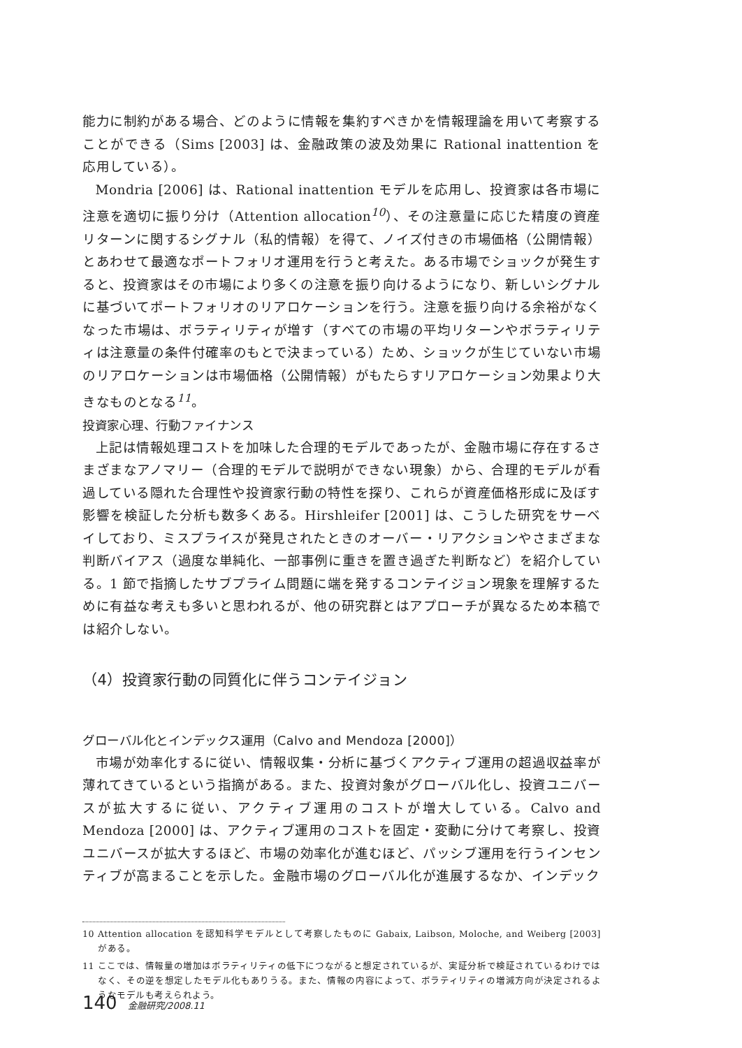能力に制約がある場合、どのように情報を集約すべきかを情報理論を用いて考察することができる（Sims [2003] は、金融政策の波及効果に Rational inattention を応用している）。
Mondria [2006] は、Rational inattention モデルを応用し、投資家は各市場に注意を適切に振り分け（Attention allocation<sup>10</sup>）、その注意量に応じた精度の資産リターンに関するシグナル（私的情報）を得て、ノイズ付きの市場価格（公開情報）とあわせて最適なポートフォリオ運用を行うと考えた。ある市場でショックが発生すると、投資家はその市場により多くの注意を振り向けるようになり、新しいシグナルに基づいてポートフォリオのリアロケーションを行う。注意を振り向ける余裕がなくなった市場は、ボラティリティが増す（すべての市場の平均リターンやボラティリティは注意量の条件付確率のもとで決まっている）ため、ショックが生じていない市場のリアロケーションは市場価格（公開情報）がもたらすリアロケーション効果より大きなものとなる<sup>11</sup>。
投資家心理、行動ファイナンス
上記は情報処理コストを加味した合理的モデルであったが、金融市場に存在するさまざまなアノマリー（合理的モデルで説明ができない現象）から、合理的モデルが看過している隠れた合理性や投資家行動の特性を探り、これらが資産価格形成に及ぼす影響を検証した分析も数多くある。Hirshleifer [2001] は、こうした研究をサーベイしており、ミスプライスが発見されたときのオーバー・リアクションやさまざまな判断バイアス（過度な単純化、一部事例に重きを置き過ぎた判断など）を紹介している。1 節で指摘したサブプライム問題に端を発するコンテイジョン現象を理解するために有益な考えも多いと思われるが、他の研究群とはアプローチが異なるため本稿では紹介しない。
（4）投資家行動の同質化に伴うコンテイジョン
グローバル化とインデックス運用（Calvo and Mendoza [2000]）
市場が効率化するに従い、情報収集・分析に基づくアクティブ運用の超過収益率が薄れてきているという指摘がある。また、投資対象がグローバル化し、投資ユニバースが拡大するに従い、アクティブ運用のコストが増大している。Calvo and Mendoza [2000] は、アクティブ運用のコストを固定・変動に分けて考察し、投資ユニバースが拡大するほど、市場の効率化が進むほど、パッシブ運用を行うインセンティブが高まることを示した。金融市場のグローバル化が進展するなか、インデック
10 Attention allocation を認知科学モデルとして考察したものに Gabaix, Laibson, Moloche, and Weiberg [2003] がある。
11 ここでは、情報量の増加はボラティリティの低下につながると想定されているが、実証分析で検証されているわけではなく、その逆を想定したモデル化もありうる。また、情報の内容によって、ボラティリティの増減方向が決定されるようなモデルも考えられよう。
140 金融研究/2008.11